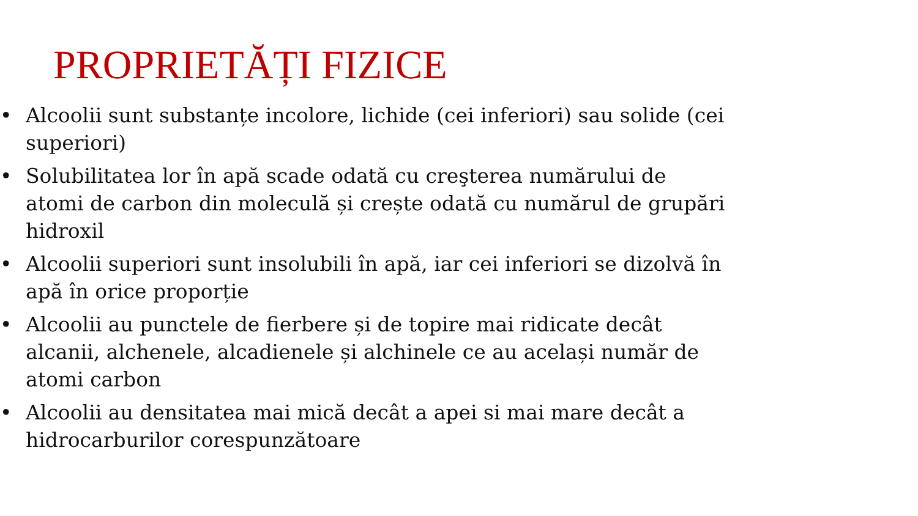PROPRIETĂȚI FIZICE
• Alcoolii sunt substanțe incolore, lichide (cei inferiori) sau solide (cei superiori)
• Solubilitatea lor în apă scade odată cu creşterea numărului de atomi de carbon din moleculă și crește odată cu numărul de grupări hidroxil
• Alcoolii superiori sunt insolubili în apă, iar cei inferiori se dizolvă în apă în orice proporție
• Alcoolii au punctele de fierbere și de topire mai ridicate decât alcanii, alchenele, alcadienele și alchinele ce au același număr de atomi carbon
• Alcoolii au densitatea mai mică decât a apei si mai mare decât a hidrocarburilor corespunzătoare